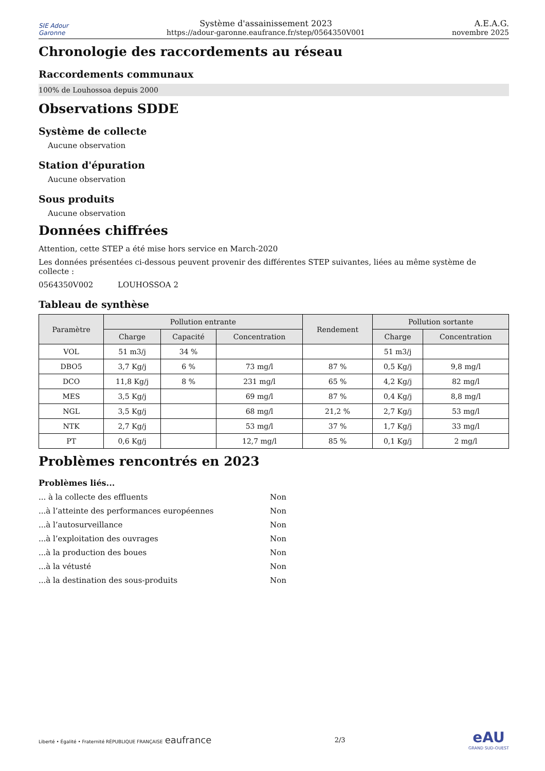SIE Adour Garonne
Système d'assainissement 2023
https://adour-garonne.eaufrance.fr/step/0564350V001
A.E.A.G.
novembre 2025
Chronologie des raccordements au réseau
Raccordements communaux
100% de Louhossoa depuis 2000
Observations SDDE
Système de collecte
Aucune observation
Station d'épuration
Aucune observation
Sous produits
Aucune observation
Données chiffrées
Attention, cette STEP a été mise hors service en March-2020
Les données présentées ci-dessous peuvent provenir des différentes STEP suivantes, liées au même système de collecte :
0564350V002 LOUHOSSOA 2
Tableau de synthèse
| Paramètre | Pollution entrante | | | Rendement | Pollution sortante | |
| --- | --- | --- | --- | --- | --- | --- |
| | Charge | Capacité | Concentration | | Charge | Concentration |
| VOL | 51 m3/j | 34 % | | | 51 m3/j | |
| DBO5 | 3,7 Kg/j | 6 % | 73 mg/l | 87 % | 0,5 Kg/j | 9,8 mg/l |
| DCO | 11,8 Kg/j | 8 % | 231 mg/l | 65 % | 4,2 Kg/j | 82 mg/l |
| MES | 3,5 Kg/j | | 69 mg/l | 87 % | 0,4 Kg/j | 8,8 mg/l |
| NGL | 3,5 Kg/j | | 68 mg/l | 21,2 % | 2,7 Kg/j | 53 mg/l |
| NTK | 2,7 Kg/j | | 53 mg/l | 37 % | 1,7 Kg/j | 33 mg/l |
| PT | 0,6 Kg/j | | 12,7 mg/l | 85 % | 0,1 Kg/j | 2 mg/l |
Problèmes rencontrés en 2023
Problèmes liés...
... à la collecte des effluents Non
...à l’atteinte des performances européennes Non
...à l’autosurveillance Non
...à l’exploitation des ouvrages Non
...à la production des boues Non
...à la vétusté Non
...à la destination des sous-produits Non
Liberté • Égalité • Fraternité RÉPUBLIQUE FRANÇAISE eaufrance
2/3
eAU
GRAND SUD-OUEST